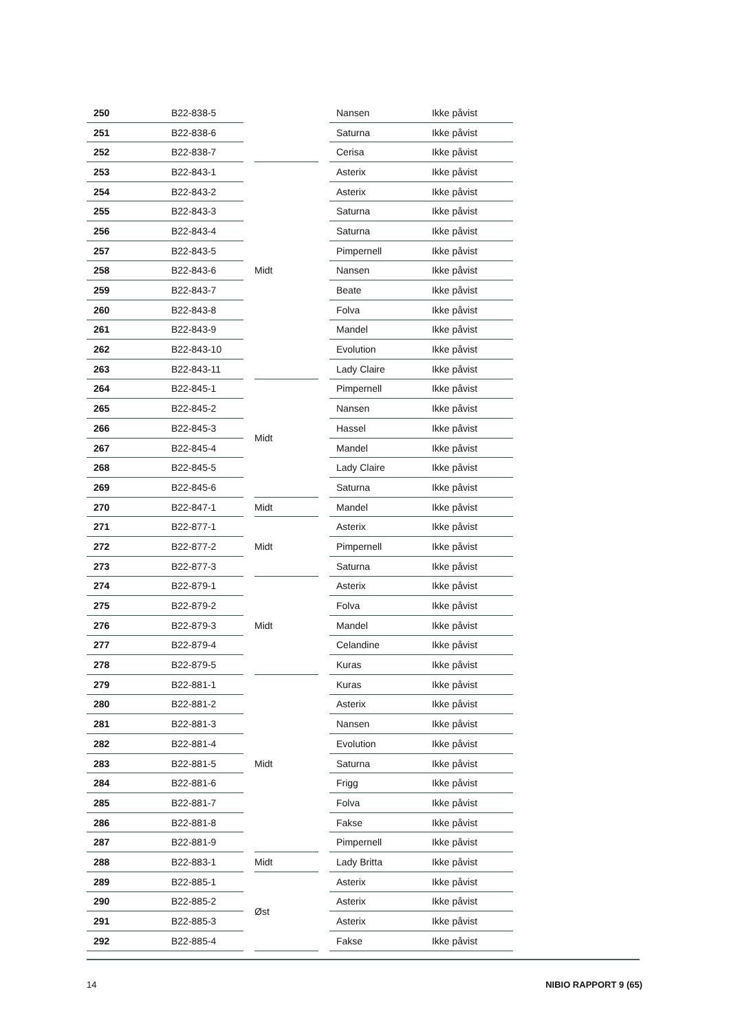| 250 | B22-838-5 | | Nansen | Ikke påvist |
| 251 | B22-838-6 | | Saturna | Ikke påvist |
| 252 | B22-838-7 | | Cerisa | Ikke påvist |
| 253 | B22-843-1 | Midt | Asterix | Ikke påvist |
| 254 | B22-843-2 | | Asterix | Ikke påvist |
| 255 | B22-843-3 | | Saturna | Ikke påvist |
| 256 | B22-843-4 | | Saturna | Ikke påvist |
| 257 | B22-843-5 | | Pimpernell | Ikke påvist |
| 258 | B22-843-6 | | Nansen | Ikke påvist |
| 259 | B22-843-7 | | Beate | Ikke påvist |
| 260 | B22-843-8 | | Folva | Ikke påvist |
| 261 | B22-843-9 | | Mandel | Ikke påvist |
| 262 | B22-843-10 | | Evolution | Ikke påvist |
| 263 | B22-843-11 | | Lady Claire | Ikke påvist |
| 264 | B22-845-1 | Midt | Pimpernell | Ikke påvist |
| 265 | B22-845-2 | | Nansen | Ikke påvist |
| 266 | B22-845-3 | | Hassel | Ikke påvist |
| 267 | B22-845-4 | | Mandel | Ikke påvist |
| 268 | B22-845-5 | | Lady Claire | Ikke påvist |
| 269 | B22-845-6 | | Saturna | Ikke påvist |
| 270 | B22-847-1 | Midt | Mandel | Ikke påvist |
| 271 | B22-877-1 | Midt | Asterix | Ikke påvist |
| 272 | B22-877-2 | | Pimpernell | Ikke påvist |
| 273 | B22-877-3 | | Saturna | Ikke påvist |
| 274 | B22-879-1 | Midt | Asterix | Ikke påvist |
| 275 | B22-879-2 | | Folva | Ikke påvist |
| 276 | B22-879-3 | | Mandel | Ikke påvist |
| 277 | B22-879-4 | | Celandine | Ikke påvist |
| 278 | B22-879-5 | | Kuras | Ikke påvist |
| 279 | B22-881-1 | Midt | Kuras | Ikke påvist |
| 280 | B22-881-2 | | Asterix | Ikke påvist |
| 281 | B22-881-3 | | Nansen | Ikke påvist |
| 282 | B22-881-4 | | Evolution | Ikke påvist |
| 283 | B22-881-5 | | Saturna | Ikke påvist |
| 284 | B22-881-6 | | Frigg | Ikke påvist |
| 285 | B22-881-7 | | Folva | Ikke påvist |
| 286 | B22-881-8 | | Fakse | Ikke påvist |
| 287 | B22-881-9 | | Pimpernell | Ikke påvist |
| 288 | B22-883-1 | Midt | Lady Britta | Ikke påvist |
| 289 | B22-885-1 | Øst | Asterix | Ikke påvist |
| 290 | B22-885-2 | | Asterix | Ikke påvist |
| 291 | B22-885-3 | | Asterix | Ikke påvist |
| 292 | B22-885-4 | | Fakse | Ikke påvist |
14 NIBIO RAPPORT 9 (65)